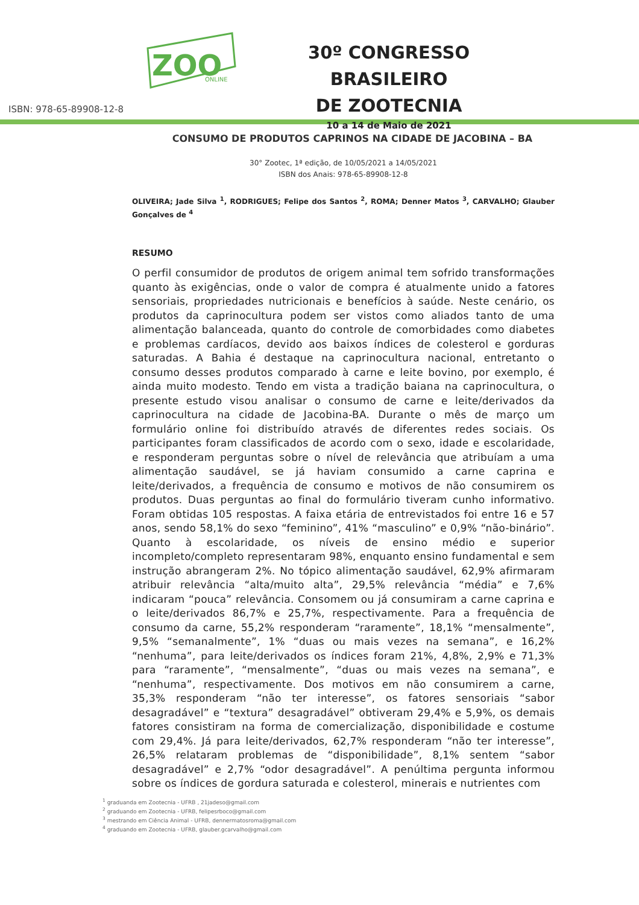ZOO
ONLINE
30º CONGRESSO BRASILEIRO
DE ZOOTECNIA
10 a 14 de Maio de 2021
ISBN: 978-65-89908-12-8
CONSUMO DE PRODUTOS CAPRINOS NA CIDADE DE JACOBINA – BA
30° Zootec, 1ª edição, de 10/05/2021 a 14/05/2021
ISBN dos Anais: 978-65-89908-12-8
OLIVEIRA; Jade Silva <sup>1</sup>, RODRIGUES; Felipe dos Santos <sup>2</sup>, ROMA; Denner Matos <sup>3</sup>, CARVALHO; Glauber Gonçalves de <sup>4</sup>
RESUMO
O perfil consumidor de produtos de origem animal tem sofrido transformações quanto às exigências, onde o valor de compra é atualmente unido a fatores sensoriais, propriedades nutricionais e benefícios à saúde. Neste cenário, os produtos da caprinocultura podem ser vistos como aliados tanto de uma alimentação balanceada, quanto do controle de comorbidades como diabetes e problemas cardíacos, devido aos baixos índices de colesterol e gorduras saturadas. A Bahia é destaque na caprinocultura nacional, entretanto o consumo desses produtos comparado à carne e leite bovino, por exemplo, é ainda muito modesto. Tendo em vista a tradição baiana na caprinocultura, o presente estudo visou analisar o consumo de carne e leite/derivados da caprinocultura na cidade de Jacobina-BA. Durante o mês de março um formulário online foi distribuído através de diferentes redes sociais. Os participantes foram classificados de acordo com o sexo, idade e escolaridade, e responderam perguntas sobre o nível de relevância que atribuíam a uma alimentação saudável, se já haviam consumido a carne caprina e leite/derivados, a frequência de consumo e motivos de não consumirem os produtos. Duas perguntas ao final do formulário tiveram cunho informativo. Foram obtidas 105 respostas. A faixa etária de entrevistados foi entre 16 e 57 anos, sendo 58,1% do sexo “feminino”, 41% “masculino” e 0,9% “não-binário”. Quanto à escolaridade, os níveis de ensino médio e superior incompleto/completo representaram 98%, enquanto ensino fundamental e sem instrução abrangeram 2%. No tópico alimentação saudável, 62,9% afirmaram atribuir relevância “alta/muito alta”, 29,5% relevância “média” e 7,6% indicaram “pouca” relevância. Consomem ou já consumiram a carne caprina e o leite/derivados 86,7% e 25,7%, respectivamente. Para a frequência de consumo da carne, 55,2% responderam “raramente”, 18,1% “mensalmente”, 9,5% “semanalmente”, 1% “duas ou mais vezes na semana”, e 16,2% “nenhuma”, para leite/derivados os índices foram 21%, 4,8%, 2,9% e 71,3% para “raramente”, “mensalmente”, “duas ou mais vezes na semana”, e “nenhuma”, respectivamente. Dos motivos em não consumirem a carne, 35,3% responderam “não ter interesse”, os fatores sensoriais “sabor desagradável” e “textura” desagradável” obtiveram 29,4% e 5,9%, os demais fatores consistiram na forma de comercialização, disponibilidade e costume com 29,4%. Já para leite/derivados, 62,7% responderam “não ter interesse”, 26,5% relataram problemas de “disponibilidade”, 8,1% sentem “sabor desagradável” e 2,7% “odor desagradável”. A penúltima pergunta informou sobre os índices de gordura saturada e colesterol, minerais e nutrientes com
<sup>1</sup> graduanda em Zootecnia - UFRB , 21jadeso@gmail.com
<sup>2</sup> graduando em Zootecnia - UFRB, felipesrboco@gmail.com
<sup>3</sup> mestrando em Ciência Animal - UFRB, dennermatosroma@gmail.com
<sup>4</sup> graduando em Zootecnia - UFRB, glauber.gcarvalho@gmail.com